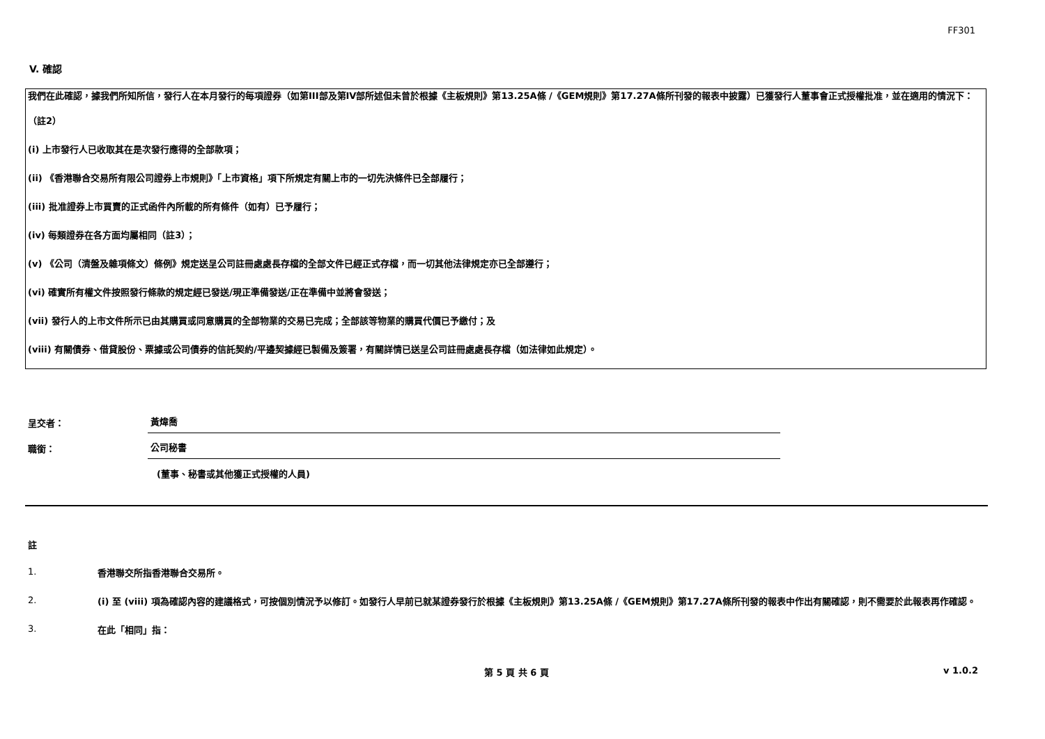FF301
V. 確認
我們在此確認，據我們所知所信，發行人在本月發行的每項證券（如第III部及第IV部所述但未曾於根據《主板規則》第13.25A條 /《GEM規則》第17.27A條所刊發的報表中披露）已獲發行人董事會正式授權批准，並在適用的情況下：
（註2）
(i) 上市發行人已收取其在是次發行應得的全部款項；
(ii) 《香港聯合交易所有限公司證券上市規則》「上市資格」項下所規定有關上市的一切先決條件已全部履行；
(iii) 批准證券上市買賣的正式函件內所載的所有條件（如有）已予履行；
(iv) 每類證券在各方面均屬相同（註3）；
(v) 《公司（清盤及雜項條文）條例》規定送呈公司註冊處處長存檔的全部文件已經正式存檔，而一切其他法律規定亦已全部遵行；
(vi) 確實所有權文件按照發行條款的規定經已發送/現正準備發送/正在準備中並將會發送；
(vii) 發行人的上市文件所示已由其購買或同意購買的全部物業的交易已完成；全部該等物業的購買代價已予繳付；及
(viii) 有關債券、借貸股份、票據或公司債券的信託契約/平邊契據經已製備及簽署，有關詳情已送呈公司註冊處處長存檔（如法律如此規定）。
呈交者：
黃煒喬
職銜：
公司秘書
(董事、秘書或其他獲正式授權的人員)
註
1.
香港聯交所指香港聯合交易所。
2.
(i) 至 (viii) 項為確認內容的建議格式，可按個別情況予以修訂。如發行人早前已就某證券發行於根據《主板規則》第13.25A條 /《GEM規則》第17.27A條所刊發的報表中作出有關確認，則不需要於此報表再作確認。
3.
在此「相同」指：
第 5 頁 共 6 頁 v 1.0.2